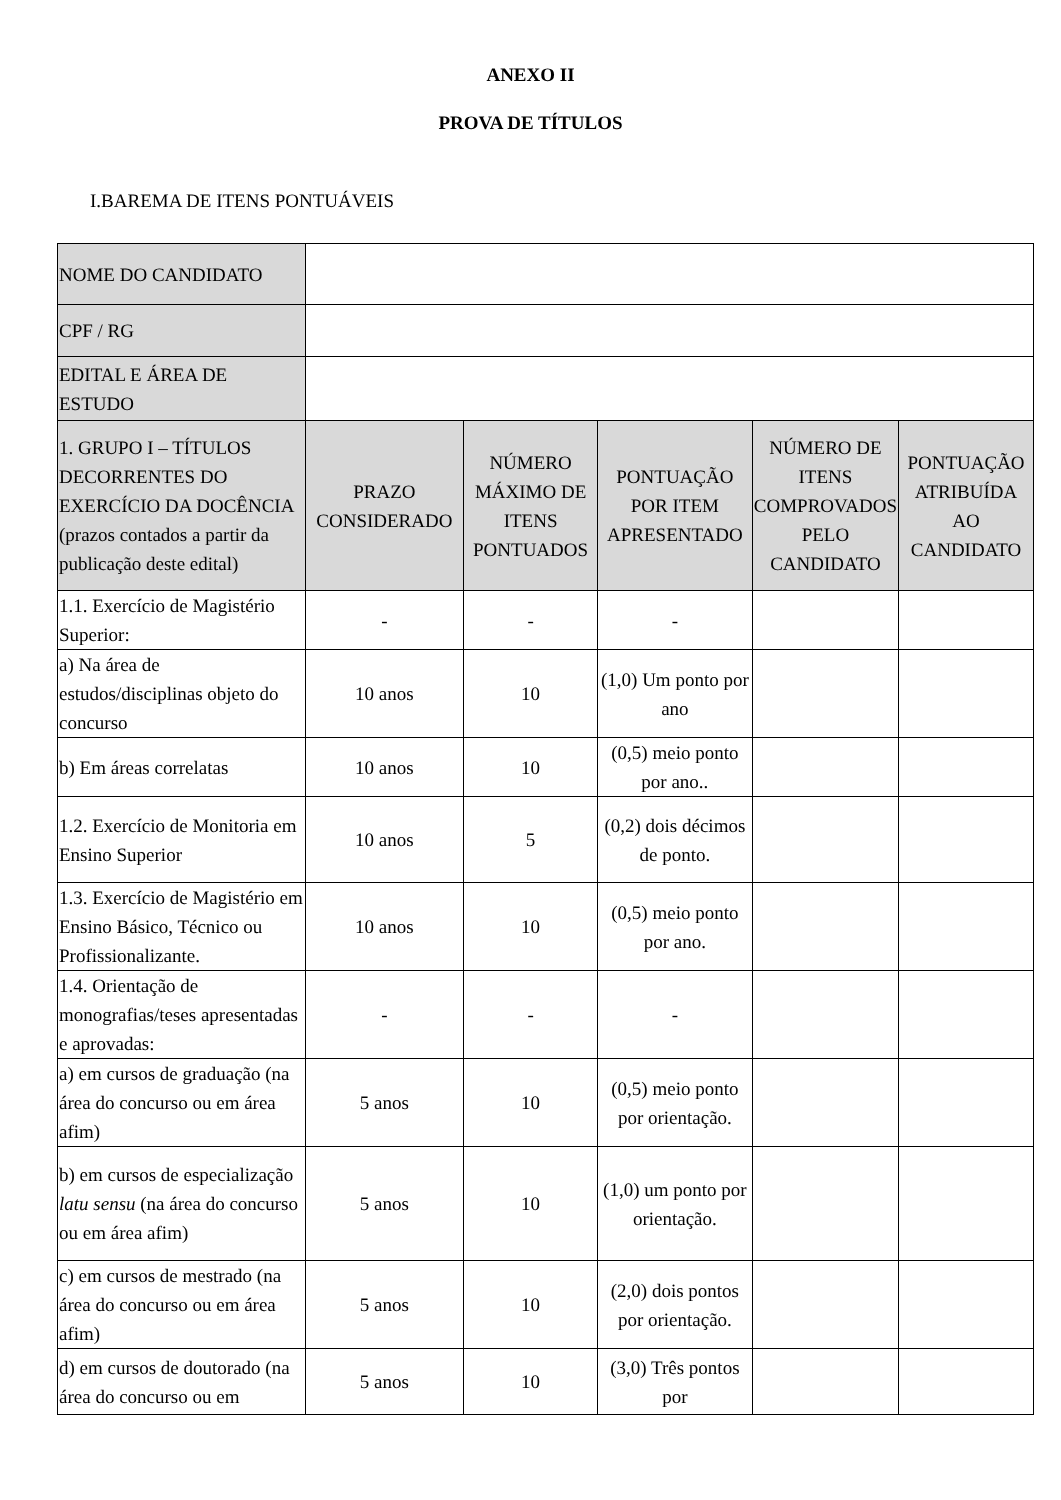ANEXO II
PROVA DE TÍTULOS
I.BAREMA DE ITENS PONTUÁVEIS
| NOME DO CANDIDATO | | | | | |
| CPF / RG | | | | | |
| EDITAL E ÁREA DE ESTUDO | | | | | |
| 1. GRUPO I – TÍTULOS DECORRENTES DO EXERCÍCIO DA DOCÊNCIA (prazos contados a partir da publicação deste edital) | PRAZO CONSIDERADO | NÚMERO MÁXIMO DE ITENS PONTUADOS | PONTUAÇÃO POR ITEM APRESENTADO | NÚMERO DE ITENS COMPROVADOS PELO CANDIDATO | PONTUAÇÃO ATRIBUÍDA AO CANDIDATO |
| 1.1. Exercício de Magistério Superior: | - | - | - | | |
| a) Na área de estudos/disciplinas objeto do concurso | 10 anos | 10 | (1,0) Um ponto por ano | | |
| b) Em áreas correlatas | 10 anos | 10 | (0,5) meio ponto por ano.. | | |
| 1.2. Exercício de Monitoria em Ensino Superior | 10 anos | 5 | (0,2) dois décimos de ponto. | | |
| 1.3. Exercício de Magistério em Ensino Básico, Técnico ou Profissionalizante. | 10 anos | 10 | (0,5) meio ponto por ano. | | |
| 1.4. Orientação de monografias/teses apresentadas e aprovadas: | - | - | - | | |
| a) em cursos de graduação (na área do concurso ou em área afim) | 5 anos | 10 | (0,5) meio ponto por orientação. | | |
| b) em cursos de especialização latu sensu (na área do concurso ou em área afim) | 5 anos | 10 | (1,0) um ponto por orientação. | | |
| c) em cursos de mestrado (na área do concurso ou em área afim) | 5 anos | 10 | (2,0) dois pontos por orientação. | | |
| d) em cursos de doutorado (na área do concurso ou em | 5 anos | 10 | (3,0) Três pontos por | | |